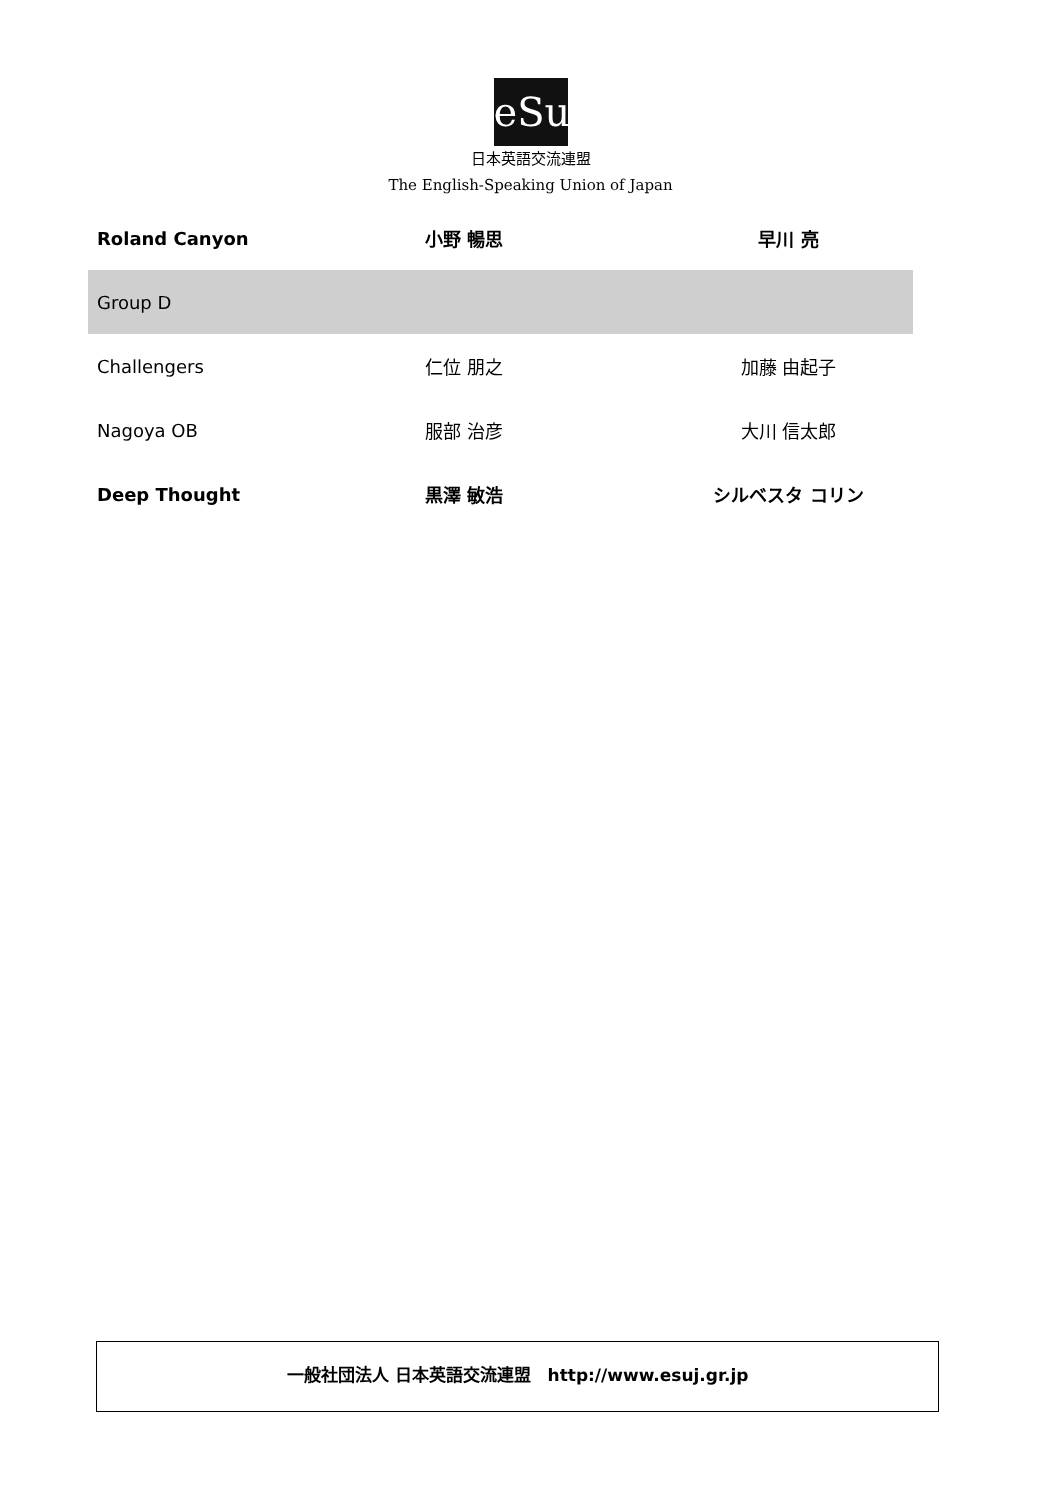eSu
日本英語交流連盟
The English-Speaking Union of Japan
| Roland Canyon | 小野 暢思 | 早川 亮 |
| Group D | | |
| Challengers | 仁位 朋之 | 加藤 由起子 |
| Nagoya OB | 服部 治彦 | 大川 信太郎 |
| Deep Thought | 黒澤 敏浩 | シルベスタ コリン |
一般社団法人 日本英語交流連盟　http://www.esuj.gr.jp